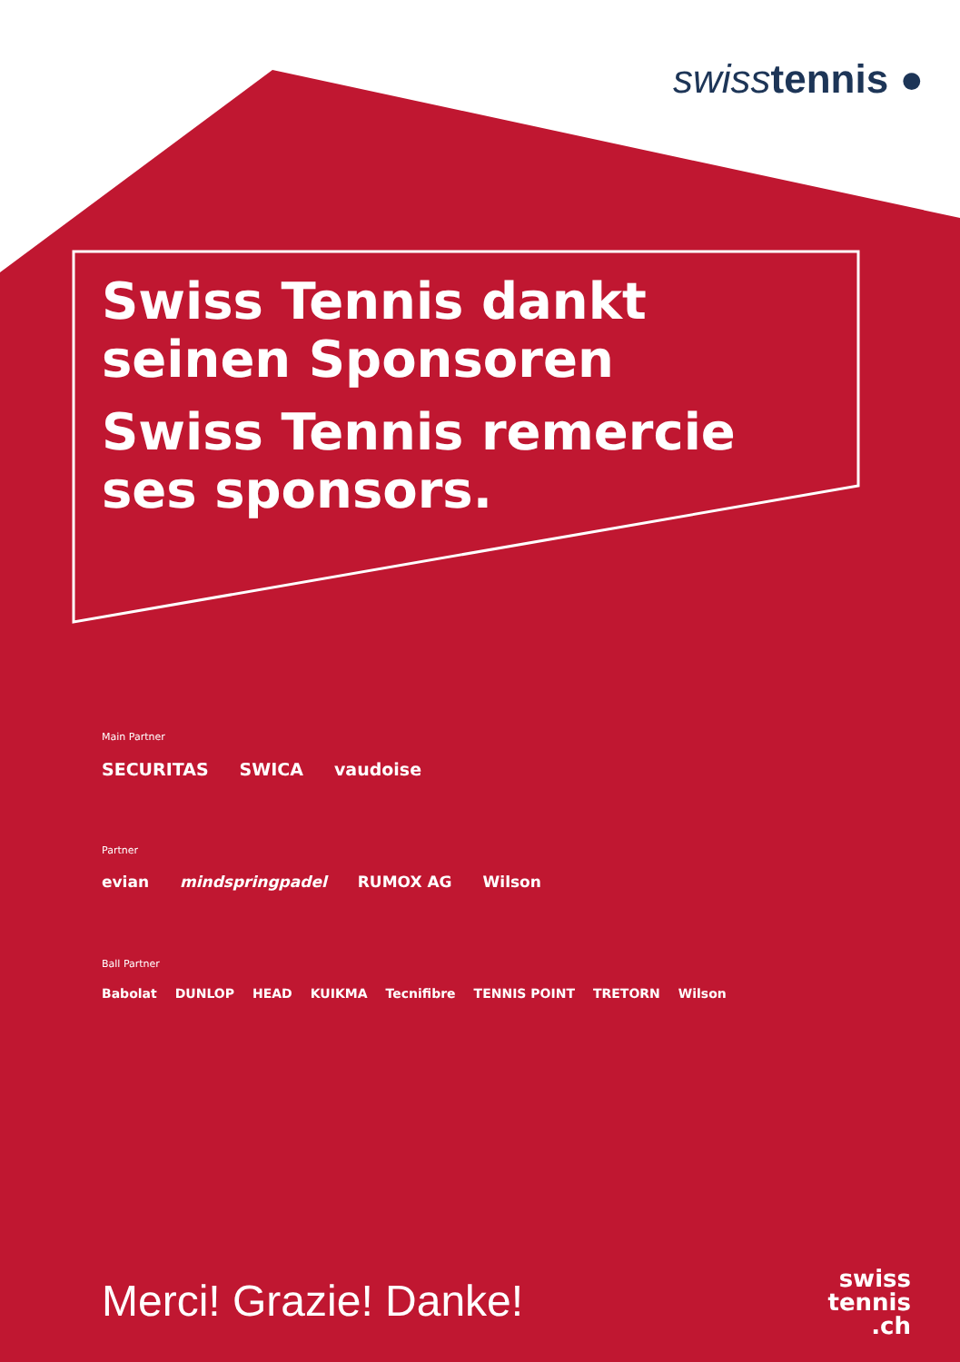swiss tennis ●
Swiss Tennis dankt
seinen Sponsoren
Swiss Tennis remercie
ses sponsors.
Main Partner
SECURITAS SWICA vaudoise
Partner
evian mindspringpadel RUMOX AG Wilson
Ball Partner
Babolat DUNLOP HEAD KUIKMA Tecnifibre TENNIS POINT TRETORN Wilson
Merci! Grazie! Danke!
swiss
tennis
.ch